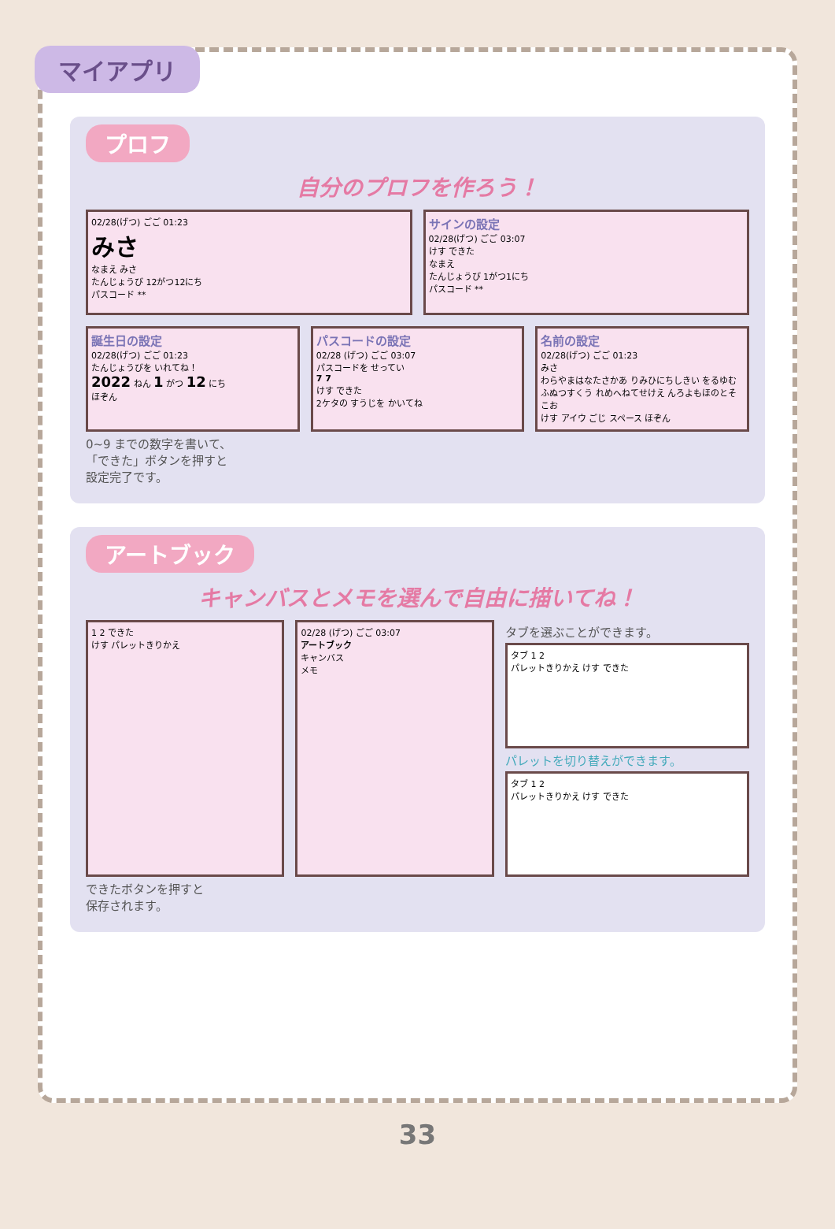マイアプリ
プロフ
自分のプロフを作ろう！
02/28(げつ) ごご 01:23
みさ
なまえ みさ
たんじょうび 12がつ12にち
パスコード **
サインの設定
02/28(げつ) ごご 03:07
けす できた
なまえ
たんじょうび 1がつ1にち
パスコード **
誕生日の設定
02/28(げつ) ごご 01:23
たんじょうびを いれてね！
2022 ねん 1 がつ 12 にち
ほぞん
パスコードの設定
02/28 (げつ) ごご 03:07
パスコードを せってい
7 7
けす できた
2ケタの すうじを かいてね
名前の設定
02/28(げつ) ごご 01:23
みさ
わらやまはなたさかあ りみひにちしきい をるゆむふぬつすくう れめへねてせけえ んろよもほのとそこお
けす アイウ ごじ スペース ほぞん
0~9 までの数字を書いて、
「できた」ボタンを押すと
設定完了です。
アートブック
キャンバスとメモを選んで自由に描いてね！
1 2 できた
けす パレットきりかえ
02/28 (げつ) ごご 03:07
アートブック
キャンバス
メモ
タブを選ぶことができます。
タブ 1 2
パレットきりかえ けす できた
パレットを切り替えができます。
タブ 1 2
パレットきりかえ けす できた
できたボタンを押すと
保存されます。
33